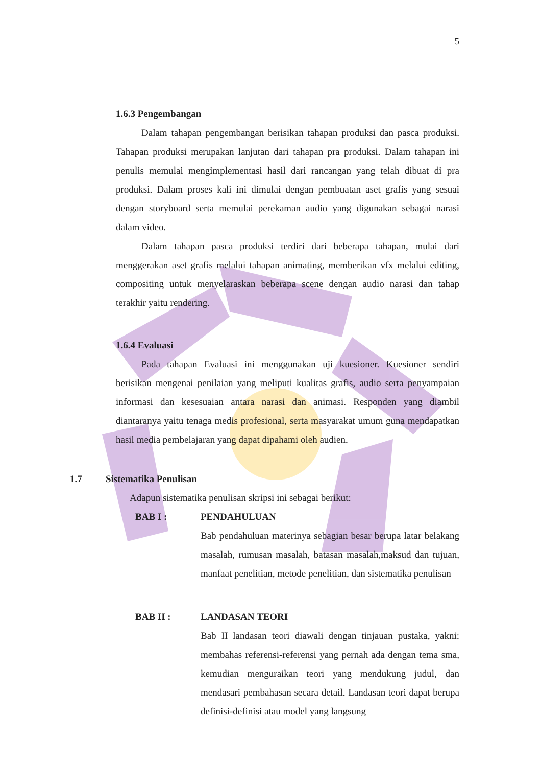5
1.6.3 Pengembangan
Dalam tahapan pengembangan berisikan tahapan produksi dan pasca produksi. Tahapan produksi merupakan lanjutan dari tahapan pra produksi. Dalam tahapan ini penulis memulai mengimplementasi hasil dari rancangan yang telah dibuat di pra produksi. Dalam proses kali ini dimulai dengan pembuatan aset grafis yang sesuai dengan storyboard serta memulai perekaman audio yang digunakan sebagai narasi dalam video.
Dalam tahapan pasca produksi terdiri dari beberapa tahapan, mulai dari menggerakan aset grafis melalui tahapan animating, memberikan vfx melalui editing, compositing untuk menyelaraskan beberapa scene dengan audio narasi dan tahap terakhir yaitu rendering.
1.6.4 Evaluasi
Pada tahapan Evaluasi ini menggunakan uji kuesioner. Kuesioner sendiri berisikan mengenai penilaian yang meliputi kualitas grafis, audio serta penyampaian informasi dan kesesuaian antara narasi dan animasi. Responden yang diambil diantaranya yaitu tenaga medis profesional, serta masyarakat umum guna mendapatkan hasil media pembelajaran yang dapat dipahami oleh audien.
1.7 Sistematika Penulisan
Adapun sistematika penulisan skripsi ini sebagai berikut:
BAB I : PENDAHULUAN
Bab pendahuluan materinya sebagian besar berupa latar belakang masalah, rumusan masalah, batasan masalah,maksud dan tujuan, manfaat penelitian, metode penelitian, dan sistematika penulisan
BAB II : LANDASAN TEORI
Bab II landasan teori diawali dengan tinjauan pustaka, yakni: membahas referensi-referensi yang pernah ada dengan tema sma, kemudian menguraikan teori yang mendukung judul, dan mendasari pembahasan secara detail. Landasan teori dapat berupa definisi-definisi atau model yang langsung